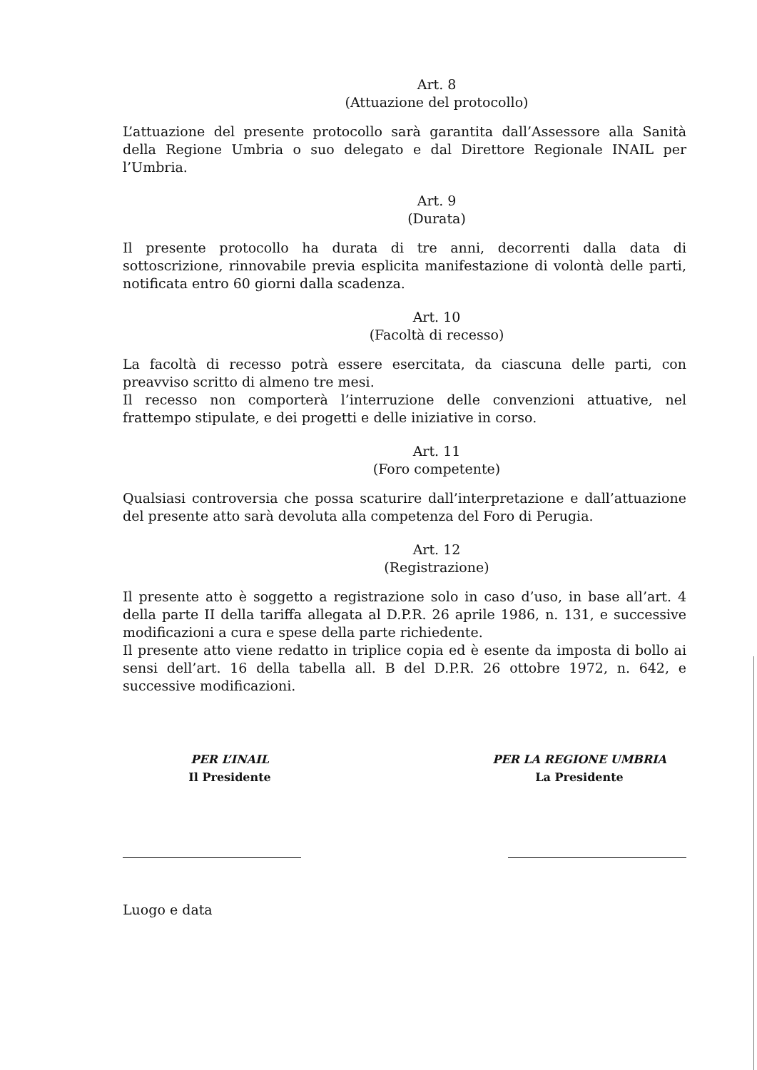Art. 8
(Attuazione del protocollo)
L’attuazione del presente protocollo sarà garantita dall’Assessore alla Sanità della Regione Umbria o suo delegato e dal Direttore Regionale INAIL per l’Umbria.
Art. 9
(Durata)
Il presente protocollo ha durata di tre anni, decorrenti dalla data di sottoscrizione, rinnovabile previa esplicita manifestazione di volontà delle parti, notificata entro 60 giorni dalla scadenza.
Art. 10
(Facoltà di recesso)
La facoltà di recesso potrà essere esercitata, da ciascuna delle parti, con preavviso scritto di almeno tre mesi.
Il recesso non comporterà l’interruzione delle convenzioni attuative, nel frattempo stipulate, e dei progetti e delle iniziative in corso.
Art. 11
(Foro competente)
Qualsiasi controversia che possa scaturire dall’interpretazione e dall’attuazione del presente atto sarà devoluta alla competenza del Foro di Perugia.
Art. 12
(Registrazione)
Il presente atto è soggetto a registrazione solo in caso d’uso, in base all’art. 4 della parte II della tariffa allegata al D.P.R. 26 aprile 1986, n. 131, e successive modificazioni a cura e spese della parte richiedente.
Il presente atto viene redatto in triplice copia ed è esente da imposta di bollo ai sensi dell’art. 16 della tabella all. B del D.P.R. 26 ottobre 1972, n. 642, e successive modificazioni.
PER L’INAIL
Il Presidente
PER LA REGIONE UMBRIA
La Presidente
Luogo e data